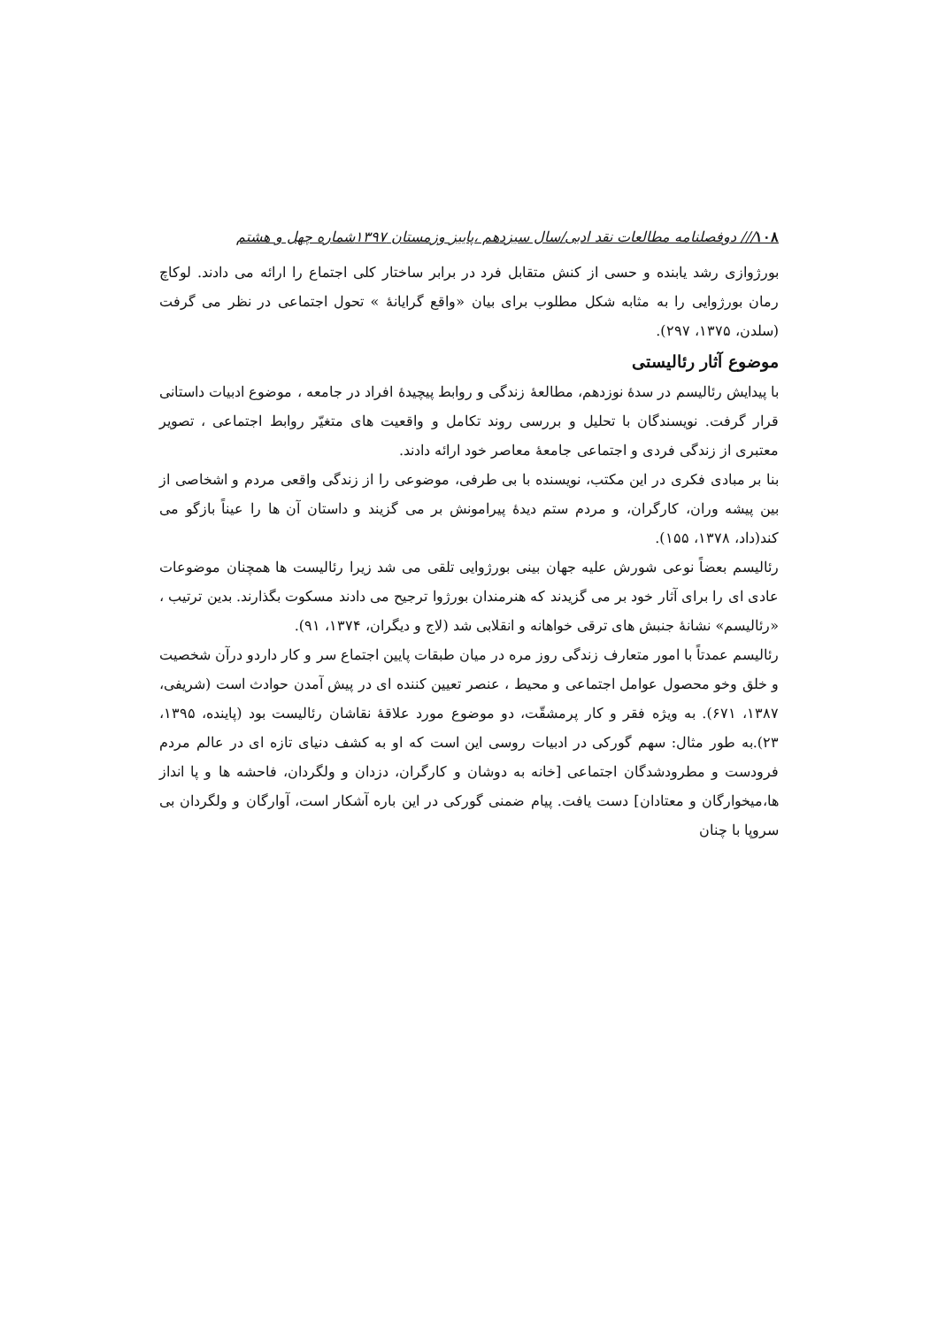۱۰۸/// دوفصلنامه مطالعات نقد ادبی/سال سیزدهم ،پاییز وزمستان ۱۳۹۷شماره چهل و هشتم
بورژوازی رشد یابنده و حسی از کنش متقابل فرد در برابر ساختار کلی اجتماع را ارائه می دادند. لوکاچ رمان بورژوایی را به مثابه شکل مطلوب برای بیان «واقع گرایانهٔ » تحول اجتماعی در نظر می گرفت (سلدن، ۱۳۷۵، ۲۹۷).
موضوع آثار رئالیستی
با پیدایش رئالیسم در سدهٔ نوزدهم، مطالعهٔ زندگی و روابط پیچیدهٔ افراد در جامعه ، موضوع ادبیات داستانی قرار گرفت. نویسندگان با تحلیل و بررسی روند تکامل و واقعیت های متغیّر روابط اجتماعی ، تصویر معتبری از زندگی فردی و اجتماعی جامعهٔ معاصر خود ارائه دادند.
بنا بر مبادی فکری در این مکتب، نویسنده با بی طرفی، موضوعی را از زندگی واقعی مردم و اشخاصی از بین پیشه وران، کارگران، و مردم ستم دیدهٔ پیرامونش بر می گزیند و داستان آن ها را عیناً بازگو می کند(داد، ۱۳۷۸، ۱۵۵).
رئالیسم بعضاً نوعی شورش علیه جهان بینی بورژوایی تلقی می شد زیرا رئالیست ها همچنان موضوعات عادی ای را برای آثار خود بر می گزیدند که هنرمندان بورژوا ترجیح می دادند مسکوت بگذارند. بدین ترتیب ، «رئالیسم» نشانهٔ جنبش های ترقی خواهانه و انقلابی شد (لاج و دیگران، ۱۳۷۴، ۹۱).
رئالیسم عمدتاً با امور متعارف زندگی روز مره در میان طبقات پایین اجتماع سر و کار داردو درآن شخصیت و خلق وخو محصول عوامل اجتماعی و محیط ، عنصر تعیین کننده ای در پیش آمدن حوادث است (شریفی، ۱۳۸۷، ۶۷۱). به ویژه فقر و کار پرمشقّت، دو موضوع مورد علاقهٔ نقاشان رئالیست بود (پاینده، ۱۳۹۵، ۲۳).به طور مثال: سهم گورکی در ادبیات روسی این است که او به کشف دنیای تازه ای در عالم مردم فرودست و مطرودشدگان اجتماعی [خانه به دوشان و کارگران، دزدان و ولگردان، فاحشه ها و پا انداز ها،میخوارگان و معتادان] دست یافت. پیام ضمنی گورکی در این باره آشکار است، آوارگان و ولگردان بی سروپا با چنان